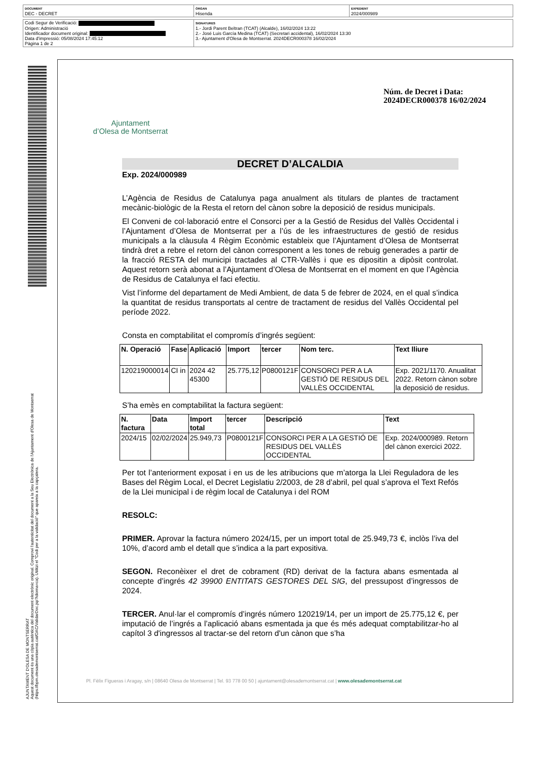| DOCUMENT DEC - DECRET | ÒRGAN Hisenda | EXPEDIENT 2024/000989 |
| Codi Segur de Verificació: Origen: Administració Identificador document original: Data d'impressió: 05/08/2024 17:45:12 Pàgina 1 de 2 | SIGNATURES 1.- Jordi Parent Beltran (TCAT) (Alcalde), 16/02/2024 13:22 2.- José Luis García Medina (TCAT) (Secretari accidental), 16/02/2024 13:30 3.- Ajuntament d'Olesa de Montserrat. 2024DECR000378 16/02/2024 |
AJUNTAMENT D'OLESA DE MONTSERRAT
Aquest document és una còpia autèntica del document electrònic original. Comprovi l'autenticitat del document a la Seu Electrònica de l'Ajuntament d'Olesa de Montserrat (https://bpm.olesademontserrat.cat/OAC/ValidarDoc.jsp?idioma=ca). Utilitzi el "Codi per a la validació" que apareix a la capçalera.
Ajuntament
d’Olesa de Montserrat
Núm. de Decret i Data:
2024DECR000378 16/02/2024
DECRET D’ALCALDIA
Exp. 2024/000989
L’Agència de Residus de Catalunya paga anualment als titulars de plantes de tractament mecànic-biològic de la Resta el retorn del cànon sobre la deposició de residus municipals.
El Conveni de col·laboració entre el Consorci per a la Gestió de Residus del Vallès Occidental i l’Ajuntament d’Olesa de Montserrat per a l’ús de les infraestructures de gestió de residus municipals a la clàusula 4 Règim Econòmic estableix que l’Ajuntament d’Olesa de Montserrat tindrà dret a rebre el retorn del cànon corresponent a les tones de rebuig generades a partir de la fracció RESTA del municipi tractades al CTR-Vallès i que es dipositin a dipòsit controlat. Aquest retorn serà abonat a l’Ajuntament d’Olesa de Montserrat en el moment en que l’Agència de Residus de Catalunya el faci efectiu.
Vist l’informe del departament de Medi Ambient, de data 5 de febrer de 2024, en el qual s’indica la quantitat de residus transportats al centre de tractament de residus del Vallès Occidental pel període 2022.
Consta en comptabilitat el compromís d’ingrés següent:
| N. Operació | Fase | Aplicació | Import | tercer | Nom terc. | Text lliure |
| --- | --- | --- | --- | --- | --- | --- |
| 120219000014 | CI in | 2024 42 45300 | 25.775,12 | P0800121F | CONSORCI PER A LA GESTIÓ DE RESIDUS DEL VALLÈS OCCIDENTAL | Exp. 2021/1170. Anualitat 2022. Retorn cànon sobre la deposició de residus. |
S’ha emès en comptabilitat la factura següent:
| N. factura | Data | Import total | tercer | Descripció | Text |
| --- | --- | --- | --- | --- | --- |
| 2024/15 | 02/02/2024 | 25.949,73 | P0800121F | CONSORCI PER A LA GESTIÓ DE RESIDUS DEL VALLÈS OCCIDENTAL | Exp. 2024/000989. Retorn del cànon exercici 2022. |
Per tot l’anteriorment exposat i en us de les atribucions que m’atorga la Llei Reguladora de les Bases del Règim Local, el Decret Legislatiu 2/2003, de 28 d’abril, pel qual s’aprova el Text Refós de la Llei municipal i de règim local de Catalunya i del ROM
RESOLC:
PRIMER. Aprovar la factura número 2024/15, per un import total de 25.949,73 €, inclòs l’iva del 10%, d’acord amb el detall que s’indica a la part expositiva.
SEGON. Reconèixer el dret de cobrament (RD) derivat de la factura abans esmentada al concepte d’ingrés 42 39900 ENTITATS GESTORES DEL SIG, del pressupost d’ingressos de 2024.
TERCER. Anul·lar el compromís d’ingrés número 120219/14, per un import de 25.775,12 €, per imputació de l’ingrés a l’aplicació abans esmentada ja que és més adequat comptabilitzar-ho al capítol 3 d'ingressos al tractar-se del retorn d'un cànon que s’ha
Pl. Fèlix Figueras i Aragay, s/n | 08640 Olesa de Montserrat | Tel. 93 778 00 50 | ajuntament@olesademontserrat.cat | www.olesademontserrat.cat